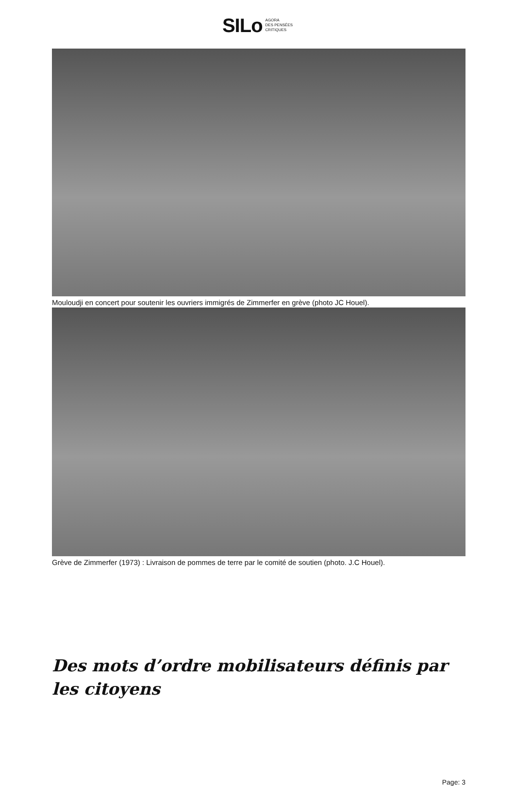SILo AGORA
DES PENSÉES
CRITIQUES
Mouloudji en concert pour soutenir les ouvriers immigrés de Zimmerfer en grève (photo JC Houel).
Grève de Zimmerfer (1973) : Livraison de pommes de terre par le comité de soutien (photo. J.C Houel).
Des mots d’ordre mobilisateurs définis par les citoyens
Page: 3